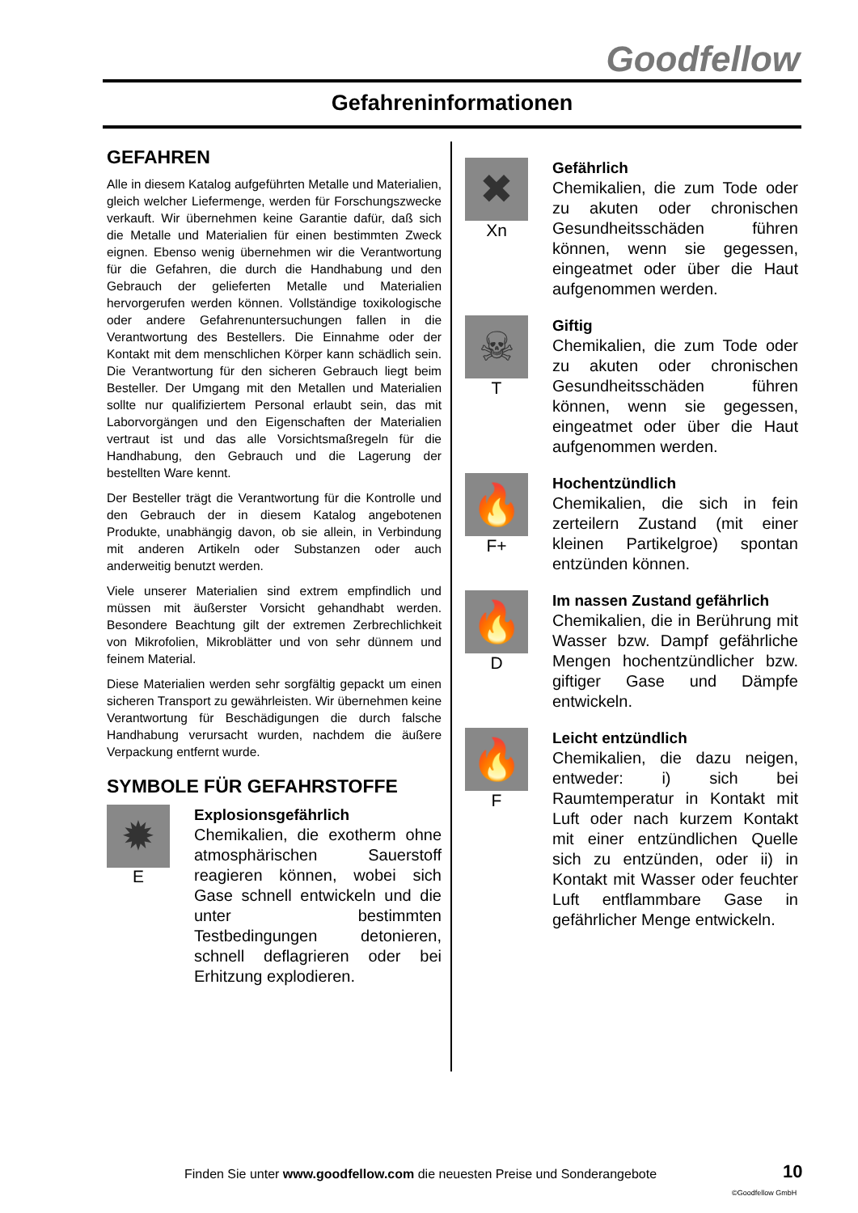Goodfellow
Gefahreninformationen
GEFAHREN
Alle in diesem Katalog aufgeführten Metalle und Materialien, gleich welcher Liefermenge, werden für Forschungszwecke verkauft. Wir übernehmen keine Garantie dafür, daß sich die Metalle und Materialien für einen bestimmten Zweck eignen. Ebenso wenig übernehmen wir die Verantwortung für die Gefahren, die durch die Handhabung und den Gebrauch der gelieferten Metalle und Materialien hervorgerufen werden können. Vollständige toxikologische oder andere Gefahrenuntersuchungen fallen in die Verantwortung des Bestellers. Die Einnahme oder der Kontakt mit dem menschlichen Körper kann schädlich sein. Die Verantwortung für den sicheren Gebrauch liegt beim Besteller. Der Umgang mit den Metallen und Materialien sollte nur qualifiziertem Personal erlaubt sein, das mit Laborvorgängen und den Eigenschaften der Materialien vertraut ist und das alle Vorsichtsmaßregeln für die Handhabung, den Gebrauch und die Lagerung der bestellten Ware kennt.
Der Besteller trägt die Verantwortung für die Kontrolle und den Gebrauch der in diesem Katalog angebotenen Produkte, unabhängig davon, ob sie allein, in Verbindung mit anderen Artikeln oder Substanzen oder auch anderweitig benutzt werden.
Viele unserer Materialien sind extrem empfindlich und müssen mit äußerster Vorsicht gehandhabt werden. Besondere Beachtung gilt der extremen Zerbrechlichkeit von Mikrofolien, Mikroblätter und von sehr dünnem und feinem Material.
Diese Materialien werden sehr sorgfältig gepackt um einen sicheren Transport zu gewährleisten. Wir übernehmen keine Verantwortung für Beschädigungen die durch falsche Handhabung verursacht wurden, nachdem die äußere Verpackung entfernt wurde.
SYMBOLE FÜR GEFAHRSTOFFE
✹
E
Explosionsgefährlich
Chemikalien, die exotherm ohne atmosphärischen Sauerstoff reagieren können, wobei sich Gase schnell entwickeln und die unter bestimmten Testbedingungen detonieren, schnell deflagrieren oder bei Erhitzung explodieren.
✖
Xn
Gefährlich
Chemikalien, die zum Tode oder zu akuten oder chronischen Gesundheitsschäden führen können, wenn sie gegessen, eingeatmet oder über die Haut aufgenommen werden.
☠
T
Giftig
Chemikalien, die zum Tode oder zu akuten oder chronischen Gesundheitsschäden führen können, wenn sie gegessen, eingeatmet oder über die Haut aufgenommen werden.
🔥
F+
Hochentzündlich
Chemikalien, die sich in fein zerteilern Zustand (mit einer kleinen Partikelgroe) spontan entzünden können.
🔥
D
Im nassen Zustand gefährlich
Chemikalien, die in Berührung mit Wasser bzw. Dampf gefährliche Mengen hochentzündlicher bzw. giftiger Gase und Dämpfe entwickeln.
🔥
F
Leicht entzündlich
Chemikalien, die dazu neigen, entweder: i) sich bei Raumtemperatur in Kontakt mit Luft oder nach kurzem Kontakt mit einer entzündlichen Quelle sich zu entzünden, oder ii) in Kontakt mit Wasser oder feuchter Luft entflammbare Gase in gefährlicher Menge entwickeln.
Finden Sie unter www.goodfellow.com die neuesten Preise und Sonderangebote
10
©Goodfellow GmbH